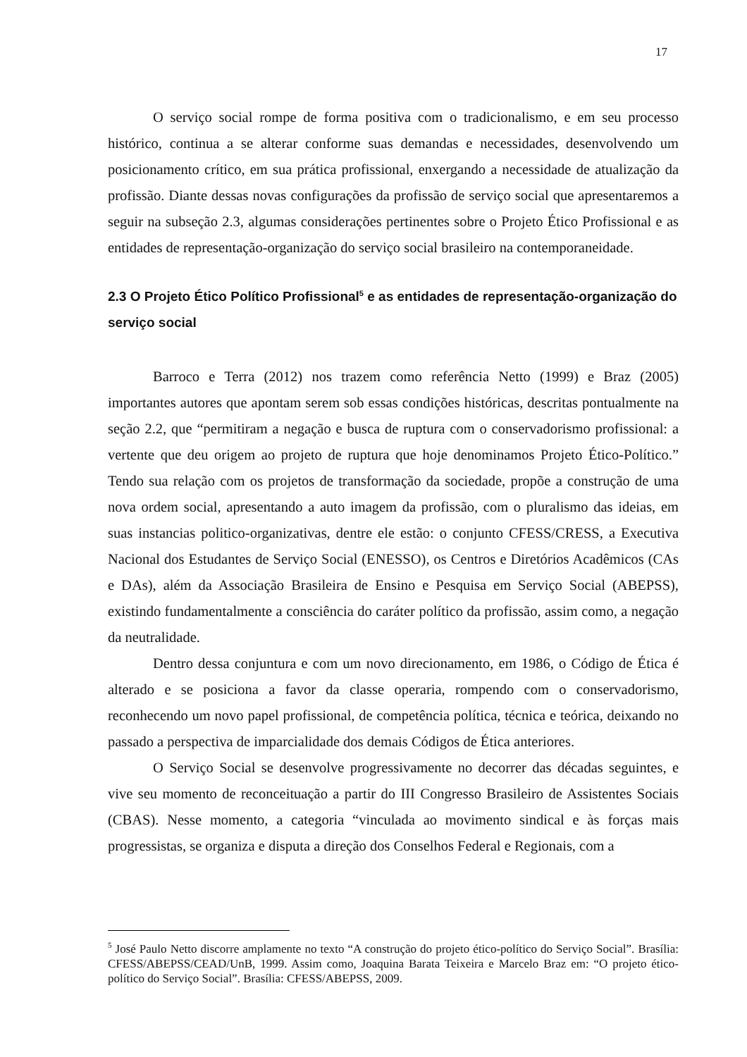17
O serviço social rompe de forma positiva com o tradicionalismo, e em seu processo histórico, continua a se alterar conforme suas demandas e necessidades, desenvolvendo um posicionamento crítico, em sua prática profissional, enxergando a necessidade de atualização da profissão. Diante dessas novas configurações da profissão de serviço social que apresentaremos a seguir na subseção 2.3, algumas considerações pertinentes sobre o Projeto Ético Profissional e as entidades de representação-organização do serviço social brasileiro na contemporaneidade.
2.3 O Projeto Ético Político Profissional<sup>5</sup> e as entidades de representação-organização do serviço social
Barroco e Terra (2012) nos trazem como referência Netto (1999) e Braz (2005) importantes autores que apontam serem sob essas condições históricas, descritas pontualmente na seção 2.2, que “permitiram a negação e busca de ruptura com o conservadorismo profissional: a vertente que deu origem ao projeto de ruptura que hoje denominamos Projeto Ético-Político.” Tendo sua relação com os projetos de transformação da sociedade, propõe a construção de uma nova ordem social, apresentando a auto imagem da profissão, com o pluralismo das ideias, em suas instancias politico-organizativas, dentre ele estão: o conjunto CFESS/CRESS, a Executiva Nacional dos Estudantes de Serviço Social (ENESSO), os Centros e Diretórios Acadêmicos (CAs e DAs), além da Associação Brasileira de Ensino e Pesquisa em Serviço Social (ABEPSS), existindo fundamentalmente a consciência do caráter político da profissão, assim como, a negação da neutralidade.
Dentro dessa conjuntura e com um novo direcionamento, em 1986, o Código de Ética é alterado e se posiciona a favor da classe operaria, rompendo com o conservadorismo, reconhecendo um novo papel profissional, de competência política, técnica e teórica, deixando no passado a perspectiva de imparcialidade dos demais Códigos de Ética anteriores.
O Serviço Social se desenvolve progressivamente no decorrer das décadas seguintes, e vive seu momento de reconceituação a partir do III Congresso Brasileiro de Assistentes Sociais (CBAS). Nesse momento, a categoria “vinculada ao movimento sindical e às forças mais progressistas, se organiza e disputa a direção dos Conselhos Federal e Regionais, com a
<sup>5</sup> José Paulo Netto discorre amplamente no texto “A construção do projeto ético-político do Serviço Social”. Brasília: CFESS/ABEPSS/CEAD/UnB, 1999. Assim como, Joaquina Barata Teixeira e Marcelo Braz em: “O projeto ético-político do Serviço Social”. Brasília: CFESS/ABEPSS, 2009.